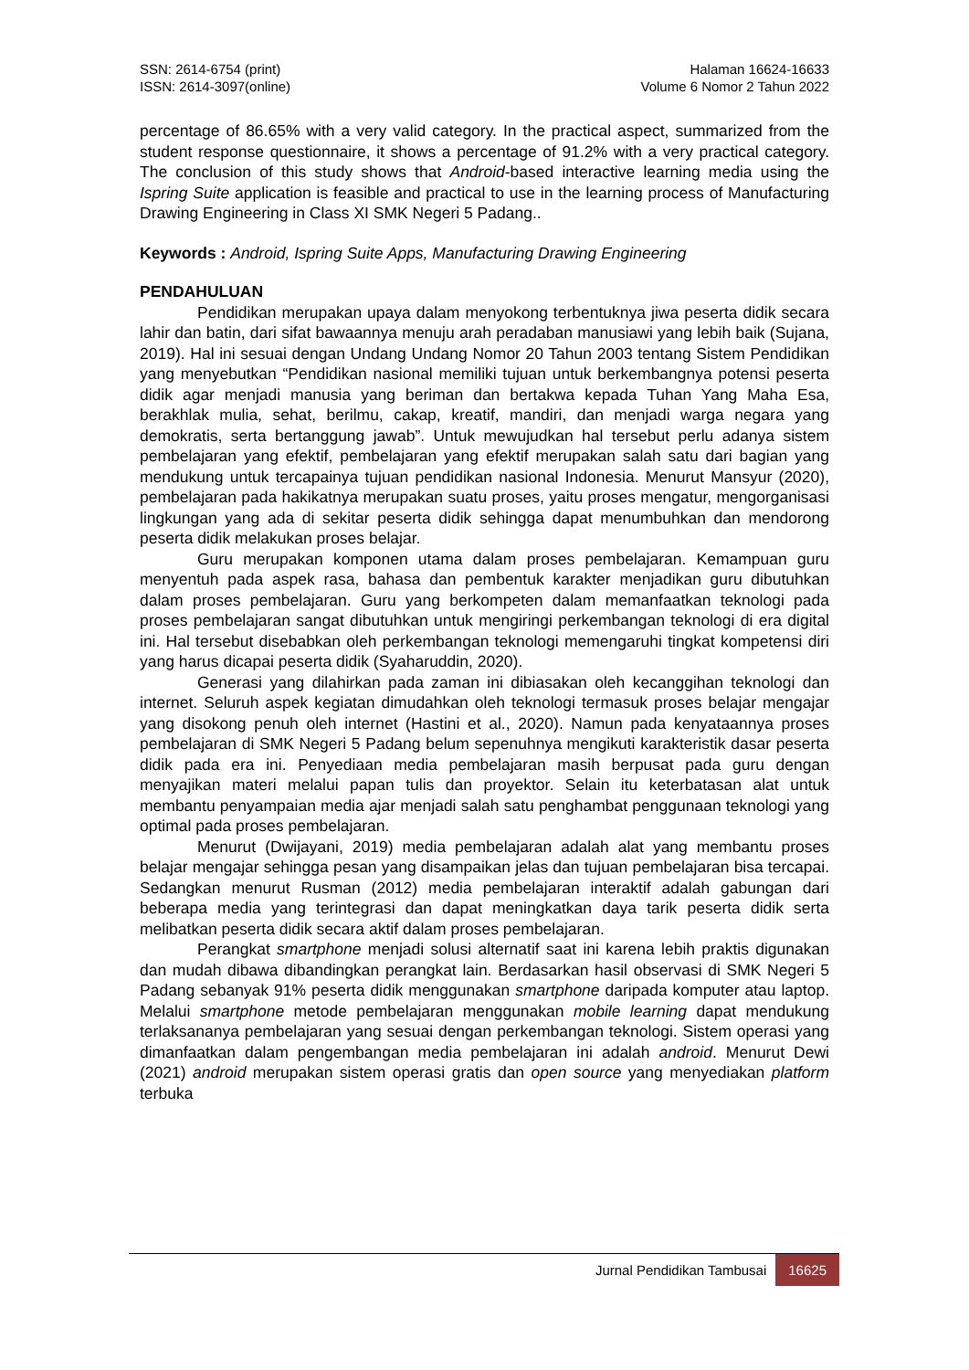SSN: 2614-6754 (print)
ISSN: 2614-3097(online)
Halaman 16624-16633
Volume 6 Nomor 2 Tahun 2022
percentage of 86.65% with a very valid category. In the practical aspect, summarized from the student response questionnaire, it shows a percentage of 91.2% with a very practical category. The conclusion of this study shows that Android-based interactive learning media using the Ispring Suite application is feasible and practical to use in the learning process of Manufacturing Drawing Engineering in Class XI SMK Negeri 5 Padang..
Keywords : Android, Ispring Suite Apps, Manufacturing Drawing Engineering
PENDAHULUAN
Pendidikan merupakan upaya dalam menyokong terbentuknya jiwa peserta didik secara lahir dan batin, dari sifat bawaannya menuju arah peradaban manusiawi yang lebih baik (Sujana, 2019). Hal ini sesuai dengan Undang Undang Nomor 20 Tahun 2003 tentang Sistem Pendidikan yang menyebutkan “Pendidikan nasional memiliki tujuan untuk berkembangnya potensi peserta didik agar menjadi manusia yang beriman dan bertakwa kepada Tuhan Yang Maha Esa, berakhlak mulia, sehat, berilmu, cakap, kreatif, mandiri, dan menjadi warga negara yang demokratis, serta bertanggung jawab”. Untuk mewujudkan hal tersebut perlu adanya sistem pembelajaran yang efektif, pembelajaran yang efektif merupakan salah satu dari bagian yang mendukung untuk tercapainya tujuan pendidikan nasional Indonesia. Menurut Mansyur (2020), pembelajaran pada hakikatnya merupakan suatu proses, yaitu proses mengatur, mengorganisasi lingkungan yang ada di sekitar peserta didik sehingga dapat menumbuhkan dan mendorong peserta didik melakukan proses belajar.
Guru merupakan komponen utama dalam proses pembelajaran. Kemampuan guru menyentuh pada aspek rasa, bahasa dan pembentuk karakter menjadikan guru dibutuhkan dalam proses pembelajaran. Guru yang berkompeten dalam memanfaatkan teknologi pada proses pembelajaran sangat dibutuhkan untuk mengiringi perkembangan teknologi di era digital ini. Hal tersebut disebabkan oleh perkembangan teknologi memengaruhi tingkat kompetensi diri yang harus dicapai peserta didik (Syaharuddin, 2020).
Generasi yang dilahirkan pada zaman ini dibiasakan oleh kecanggihan teknologi dan internet. Seluruh aspek kegiatan dimudahkan oleh teknologi termasuk proses belajar mengajar yang disokong penuh oleh internet (Hastini et al., 2020). Namun pada kenyataannya proses pembelajaran di SMK Negeri 5 Padang belum sepenuhnya mengikuti karakteristik dasar peserta didik pada era ini. Penyediaan media pembelajaran masih berpusat pada guru dengan menyajikan materi melalui papan tulis dan proyektor. Selain itu keterbatasan alat untuk membantu penyampaian media ajar menjadi salah satu penghambat penggunaan teknologi yang optimal pada proses pembelajaran.
Menurut (Dwijayani, 2019) media pembelajaran adalah alat yang membantu proses belajar mengajar sehingga pesan yang disampaikan jelas dan tujuan pembelajaran bisa tercapai. Sedangkan menurut Rusman (2012) media pembelajaran interaktif adalah gabungan dari beberapa media yang terintegrasi dan dapat meningkatkan daya tarik peserta didik serta melibatkan peserta didik secara aktif dalam proses pembelajaran.
Perangkat smartphone menjadi solusi alternatif saat ini karena lebih praktis digunakan dan mudah dibawa dibandingkan perangkat lain. Berdasarkan hasil observasi di SMK Negeri 5 Padang sebanyak 91% peserta didik menggunakan smartphone daripada komputer atau laptop. Melalui smartphone metode pembelajaran menggunakan mobile learning dapat mendukung terlaksananya pembelajaran yang sesuai dengan perkembangan teknologi. Sistem operasi yang dimanfaatkan dalam pengembangan media pembelajaran ini adalah android. Menurut Dewi (2021) android merupakan sistem operasi gratis dan open source yang menyediakan platform terbuka
Jurnal Pendidikan Tambusai 16625